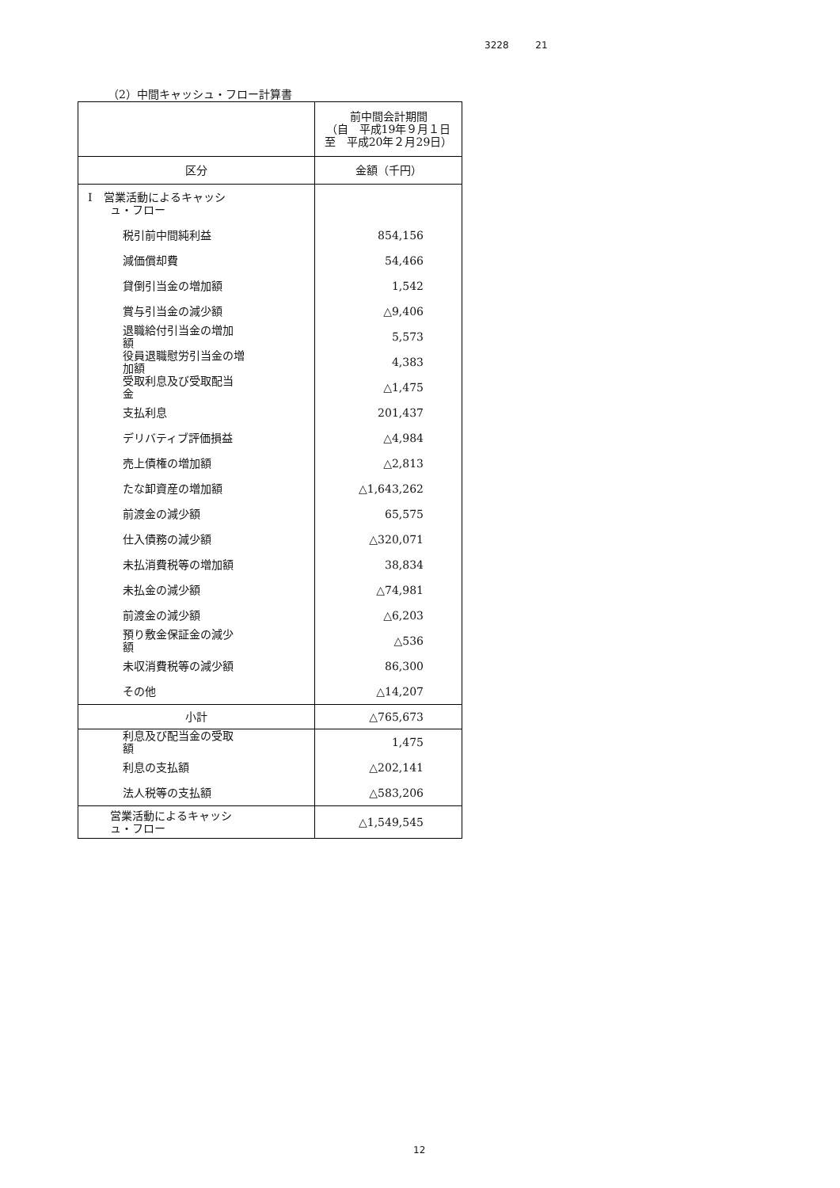3228 21
（2）中間キャッシュ・フロー計算書
| | 前中間会計期間 （自 平成19年９月１日 至 平成20年２月29日） |
| --- | --- |
| 区分 | 金額（千円） |
| Ⅰ 営業活動によるキャッシ ュ・フロー | |
| 税引前中間純利益 | 854,156 |
| 減価償却費 | 54,466 |
| 貸倒引当金の増加額 | 1,542 |
| 賞与引当金の減少額 | △9,406 |
| 退職給付引当金の増加 額 | 5,573 |
| 役員退職慰労引当金の増 加額 | 4,383 |
| 受取利息及び受取配当 金 | △1,475 |
| 支払利息 | 201,437 |
| デリバティブ評価損益 | △4,984 |
| 売上債権の増加額 | △2,813 |
| たな卸資産の増加額 | △1,643,262 |
| 前渡金の減少額 | 65,575 |
| 仕入債務の減少額 | △320,071 |
| 未払消費税等の増加額 | 38,834 |
| 未払金の減少額 | △74,981 |
| 前渡金の減少額 | △6,203 |
| 預り敷金保証金の減少 額 | △536 |
| 未収消費税等の減少額 | 86,300 |
| その他 | △14,207 |
| 小計 | △765,673 |
| 利息及び配当金の受取 額 | 1,475 |
| 利息の支払額 | △202,141 |
| 法人税等の支払額 | △583,206 |
| 営業活動によるキャッシ ュ・フロー | △1,549,545 |
12